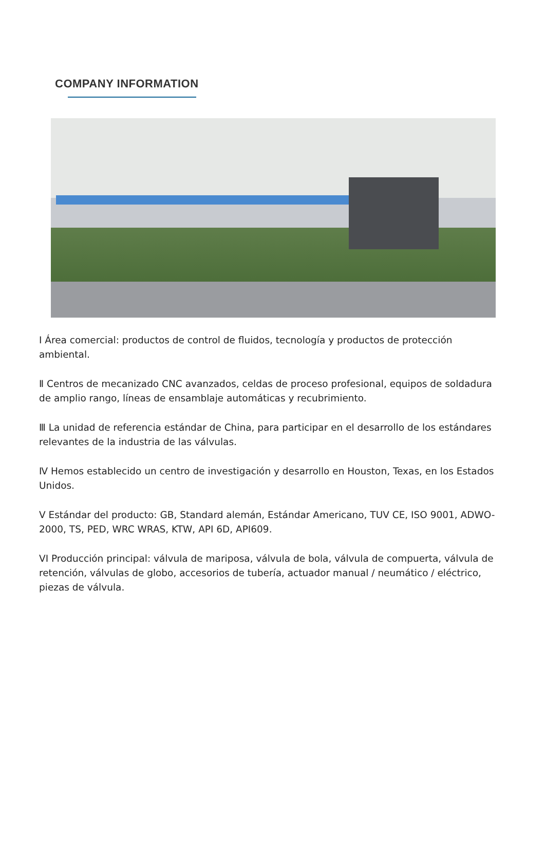COMPANY INFORMATION
I Área comercial: productos de control de fluidos, tecnología y productos de protección ambiental.
Ⅱ Centros de mecanizado CNC avanzados, celdas de proceso profesional, equipos de soldadura de amplio rango, líneas de ensamblaje automáticas y recubrimiento.
Ⅲ La unidad de referencia estándar de China, para participar en el desarrollo de los estándares relevantes de la industria de las válvulas.
Ⅳ Hemos establecido un centro de investigación y desarrollo en Houston, Texas, en los Estados Unidos.
V Estándar del producto: GB, Standard alemán, Estándar Americano, TUV CE, ISO 9001, ADWO-2000, TS, PED, WRC WRAS, KTW, API 6D, API609.
VI Producción principal: válvula de mariposa, válvula de bola, válvula de compuerta, válvula de retención, válvulas de globo, accesorios de tubería, actuador manual / neumático / eléctrico, piezas de válvula.